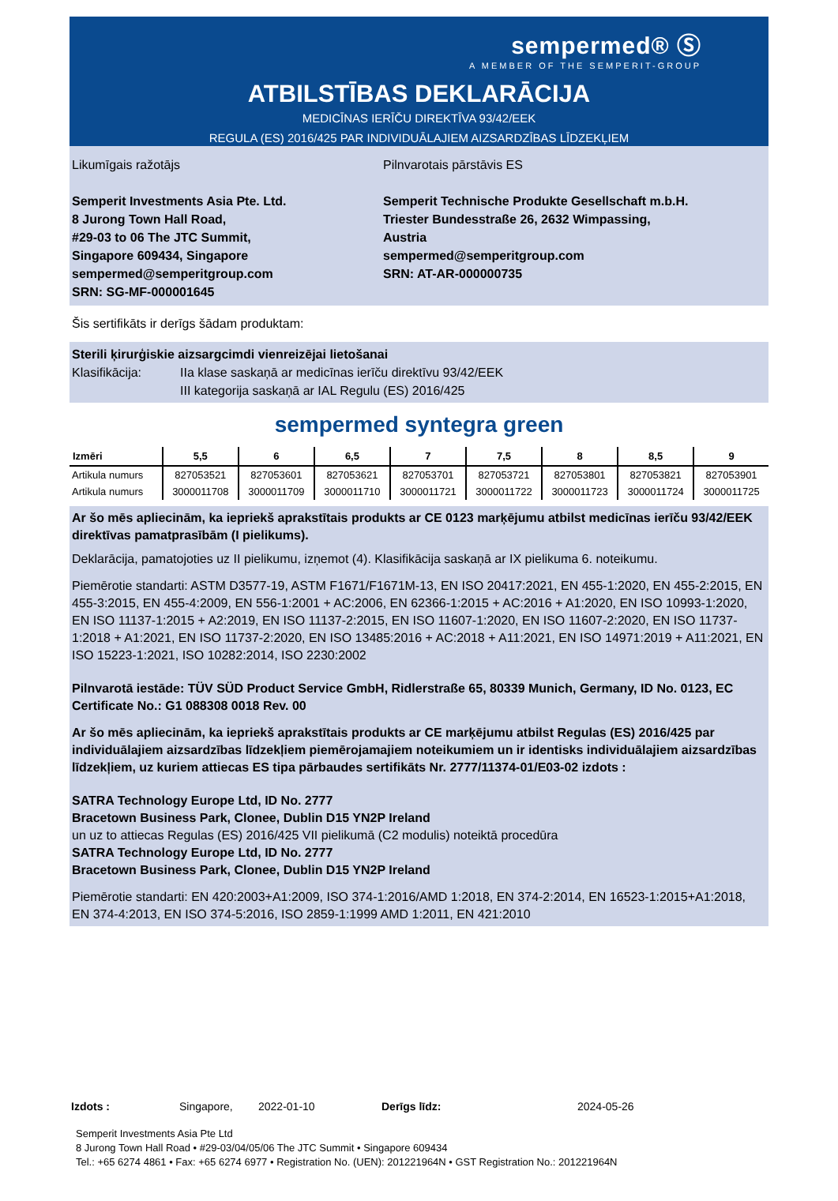sempermed® Ⓢ
A MEMBER OF THE SEMPERIT-GROUP
ATBILSTĪBAS DEKLARĀCIJA
MEDICĪNAS IERĪČU DIREKTĪVA 93/42/EEK
REGULA (ES) 2016/425 PAR INDIVIDUĀLAJIEM AIZSARDZĪBAS LĪDZEKĻIEM
Likumīgais ražotājs
Semperit Investments Asia Pte. Ltd.
8 Jurong Town Hall Road,
#29-03 to 06 The JTC Summit,
Singapore 609434, Singapore
sempermed@semperitgroup.com
SRN: SG-MF-000001645
Pilnvarotais pārstāvis ES
Semperit Technische Produkte Gesellschaft m.b.H.
Triester Bundesstraße 26, 2632 Wimpassing, Austria
sempermed@semperitgroup.com
SRN: AT-AR-000000735
Šis sertifikāts ir derīgs šādam produktam:
Sterili ķirurģiskie aizsargcimdi vienreizējai lietošanai
Klasifikācija: IIa klase saskaņā ar medicīnas ierīču direktīvu 93/42/EEK
III kategorija saskaņā ar IAL Regulu (ES) 2016/425
sempermed syntegra green
| Izmēri | 5,5 | 6 | 6,5 | 7 | 7,5 | 8 | 8,5 | 9 |
| --- | --- | --- | --- | --- | --- | --- | --- | --- |
| Artikula numurs | 827053521 | 827053601 | 827053621 | 827053701 | 827053721 | 827053801 | 827053821 | 827053901 |
| Artikula numurs | 3000011708 | 3000011709 | 3000011710 | 3000011721 | 3000011722 | 3000011723 | 3000011724 | 3000011725 |
Ar šo mēs apliecinām, ka iepriekš aprakstītais produkts ar CE 0123 marķējumu atbilst medicīnas ierīču 93/42/EEK direktīvas pamatprasībām (I pielikums).
Deklarācija, pamatojoties uz II pielikumu, izņemot (4). Klasifikācija saskaņā ar IX pielikuma 6. noteikumu.
Piemērotie standarti: ASTM D3577-19, ASTM F1671/F1671M-13, EN ISO 20417:2021, EN 455-1:2020, EN 455-2:2015, EN 455-3:2015, EN 455-4:2009, EN 556-1:2001 + AC:2006, EN 62366-1:2015 + AC:2016 + A1:2020, EN ISO 10993-1:2020, EN ISO 11137-1:2015 + A2:2019, EN ISO 11137-2:2015, EN ISO 11607-1:2020, EN ISO 11607-2:2020, EN ISO 11737-1:2018 + A1:2021, EN ISO 11737-2:2020, EN ISO 13485:2016 + AC:2018 + A11:2021, EN ISO 14971:2019 + A11:2021, EN ISO 15223-1:2021, ISO 10282:2014, ISO 2230:2002
Pilnvarotā iestāde: TÜV SÜD Product Service GmbH, Ridlerstraße 65, 80339 Munich, Germany, ID No. 0123, EC Certificate No.: G1 088308 0018 Rev. 00
Ar šo mēs apliecinām, ka iepriekš aprakstītais produkts ar CE marķējumu atbilst Regulas (ES) 2016/425 par individuālajiem aizsardzības līdzekļiem piemērojamajiem noteikumiem un ir identisks individuālajiem aizsardzības līdzekļiem, uz kuriem attiecas ES tipa pārbaudes sertifikāts Nr. 2777/11374-01/E03-02 izdots :
SATRA Technology Europe Ltd, ID No. 2777
Bracetown Business Park, Clonee, Dublin D15 YN2P Ireland
un uz to attiecas Regulas (ES) 2016/425 VII pielikumā (C2 modulis) noteiktā procedūra
SATRA Technology Europe Ltd, ID No. 2777
Bracetown Business Park, Clonee, Dublin D15 YN2P Ireland
Piemērotie standarti: EN 420:2003+A1:2009, ISO 374-1:2016/AMD 1:2018, EN 374-2:2014, EN 16523-1:2015+A1:2018, EN 374-4:2013, EN ISO 374-5:2016, ISO 2859-1:1999 AMD 1:2011, EN 421:2010
Izdots : Singapore, 2022-01-10 Derīgs līdz: 2024-05-26
Semperit Investments Asia Pte Ltd
8 Jurong Town Hall Road • #29-03/04/05/06 The JTC Summit • Singapore 609434
Tel.: +65 6274 4861 • Fax: +65 6274 6977 • Registration No. (UEN): 201221964N • GST Registration No.: 201221964N